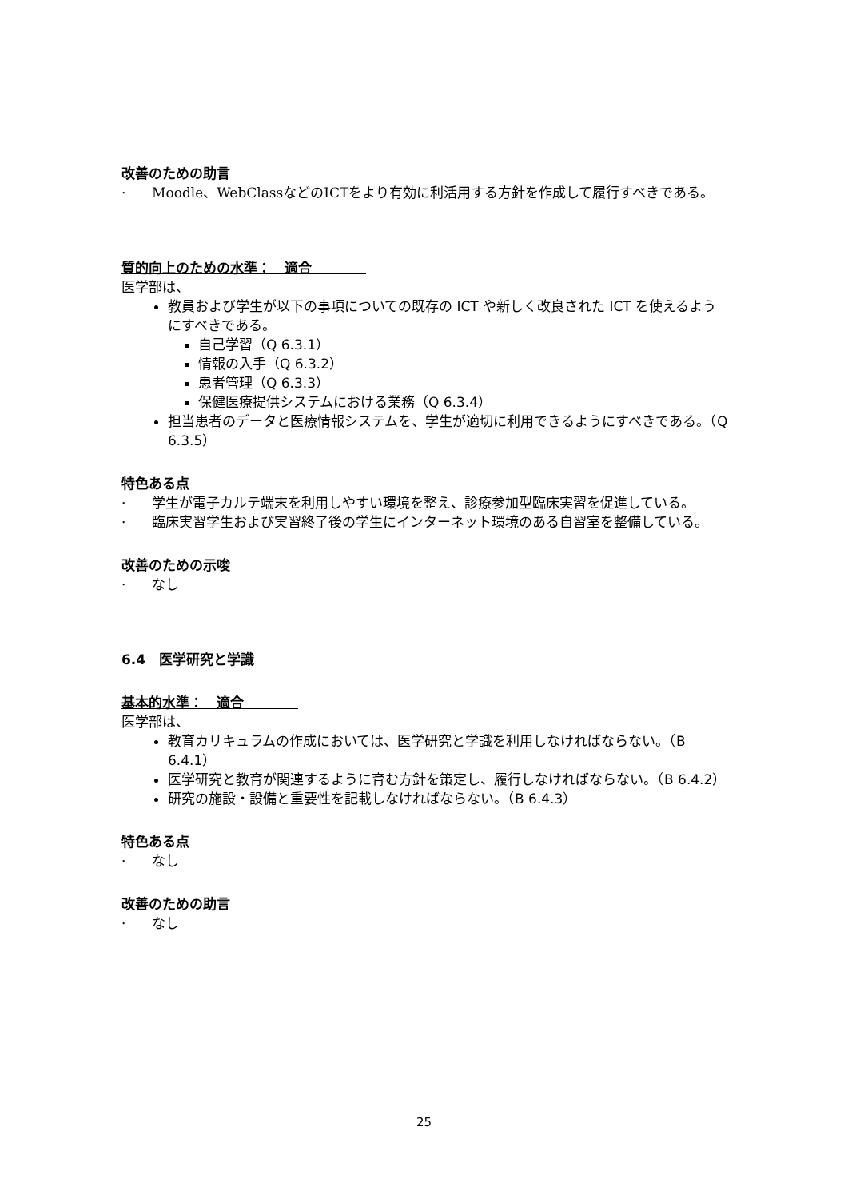改善のための助言
· Moodle、WebClassなどのICTをより有効に利活用する方針を作成して履行すべきである。
質的向上のための水準：　適合　　　　
医学部は、
教員および学生が以下の事項についての既存の ICT や新しく改良された ICT を使えるようにすべきである。
自己学習（Q 6.3.1）
情報の入手（Q 6.3.2）
患者管理（Q 6.3.3）
保健医療提供システムにおける業務（Q 6.3.4）
担当患者のデータと医療情報システムを、学生が適切に利用できるようにすべきである。（Q 6.3.5）
特色ある点
· 学生が電子カルテ端末を利用しやすい環境を整え、診療参加型臨床実習を促進している。
· 臨床実習学生および実習終了後の学生にインターネット環境のある自習室を整備している。
改善のための示唆
· なし
6.4　医学研究と学識
基本的水準：　適合　　　　
医学部は、
教育カリキュラムの作成においては、医学研究と学識を利用しなければならない。（B 6.4.1）
医学研究と教育が関連するように育む方針を策定し、履行しなければならない。（B 6.4.2）
研究の施設・設備と重要性を記載しなければならない。（B 6.4.3）
特色ある点
· なし
改善のための助言
· なし
25